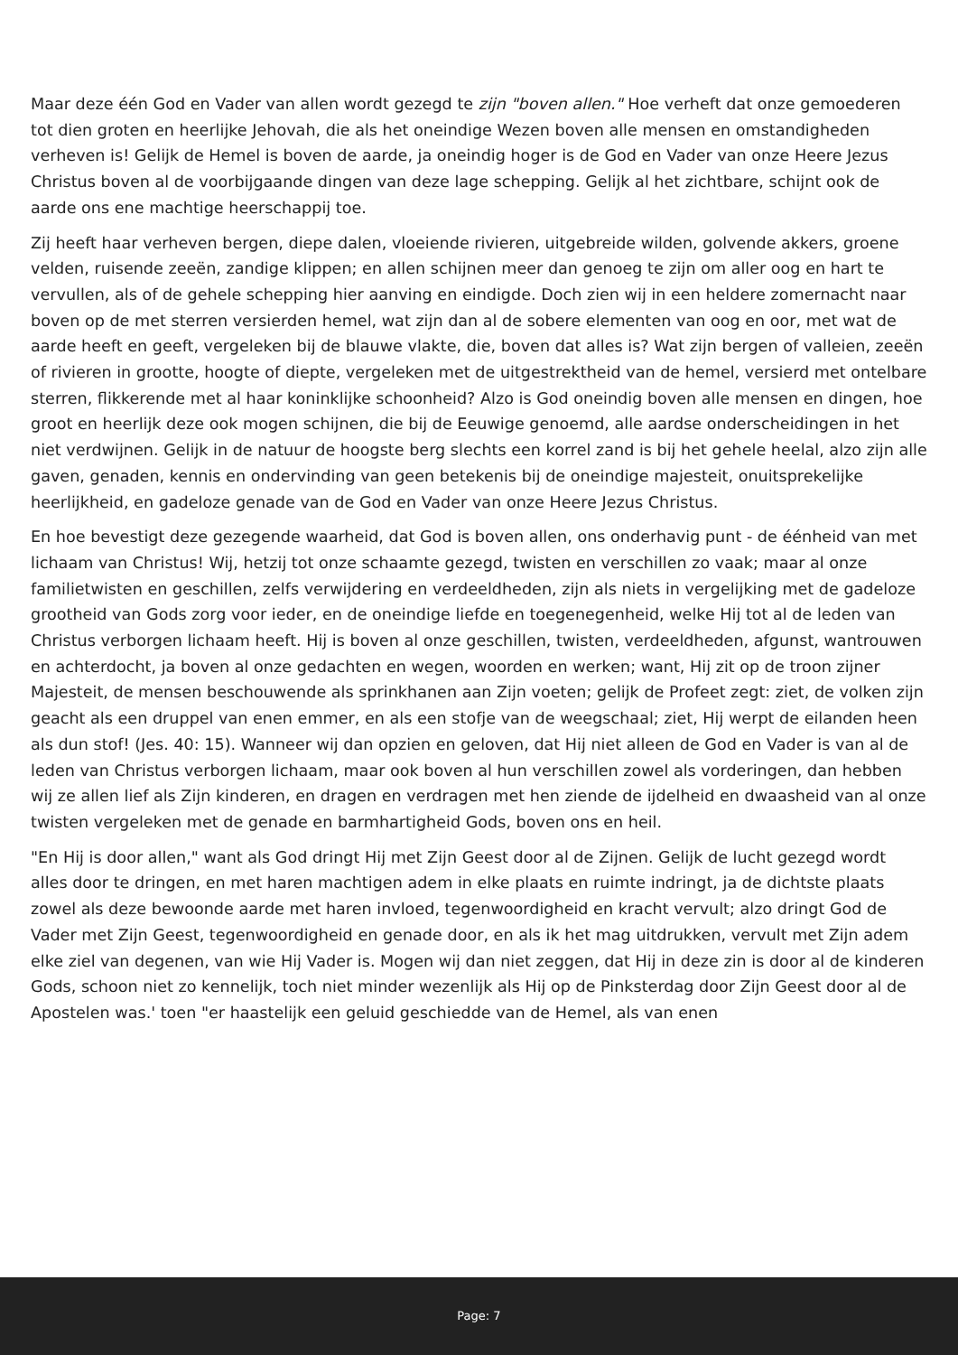Maar deze één God en Vader van allen wordt gezegd te zijn "boven allen." Hoe verheft dat onze gemoederen tot dien groten en heerlijke Jehovah, die als het oneindige Wezen boven alle mensen en omstandigheden verheven is! Gelijk de Hemel is boven de aarde, ja oneindig hoger is de God en Vader van onze Heere Jezus Christus boven al de voorbijgaande dingen van deze lage schepping. Gelijk al het zichtbare, schijnt ook de aarde ons ene machtige heerschappij toe.
Zij heeft haar verheven bergen, diepe dalen, vloeiende rivieren, uitgebreide wilden, golvende akkers, groene velden, ruisende zeeën, zandige klippen; en allen schijnen meer dan genoeg te zijn om aller oog en hart te vervullen, als of de gehele schepping hier aanving en eindigde. Doch zien wij in een heldere zomernacht naar boven op de met sterren versierden hemel, wat zijn dan al de sobere elementen van oog en oor, met wat de aarde heeft en geeft, vergeleken bij de blauwe vlakte, die, boven dat alles is? Wat zijn bergen of valleien, zeeën of rivieren in grootte, hoogte of diepte, vergeleken met de uitgestrektheid van de hemel, versierd met ontelbare sterren, flikkerende met al haar koninklijke schoonheid? Alzo is God oneindig boven alle mensen en dingen, hoe groot en heerlijk deze ook mogen schijnen, die bij de Eeuwige genoemd, alle aardse onderscheidingen in het niet verdwijnen. Gelijk in de natuur de hoogste berg slechts een korrel zand is bij het gehele heelal, alzo zijn alle gaven, genaden, kennis en ondervinding van geen betekenis bij de oneindige majesteit, onuitsprekelijke heerlijkheid, en gadeloze genade van de God en Vader van onze Heere Jezus Christus.
En hoe bevestigt deze gezegende waarheid, dat God is boven allen, ons onderhavig punt - de éénheid van met lichaam van Christus! Wij, hetzij tot onze schaamte gezegd, twisten en verschillen zo vaak; maar al onze familietwisten en geschillen, zelfs verwijdering en verdeeldheden, zijn als niets in vergelijking met de gadeloze grootheid van Gods zorg voor ieder, en de oneindige liefde en toegenegenheid, welke Hij tot al de leden van Christus verborgen lichaam heeft. Hij is boven al onze geschillen, twisten, verdeeldheden, afgunst, wantrouwen en achterdocht, ja boven al onze gedachten en wegen, woorden en werken; want, Hij zit op de troon zijner Majesteit, de mensen beschouwende als sprinkhanen aan Zijn voeten; gelijk de Profeet zegt: ziet, de volken zijn geacht als een druppel van enen emmer, en als een stofje van de weegschaal; ziet, Hij werpt de eilanden heen als dun stof! (Jes. 40: 15). Wanneer wij dan opzien en geloven, dat Hij niet alleen de God en Vader is van al de leden van Christus verborgen lichaam, maar ook boven al hun verschillen zowel als vorderingen, dan hebben wij ze allen lief als Zijn kinderen, en dragen en verdragen met hen ziende de ijdelheid en dwaasheid van al onze twisten vergeleken met de genade en barmhartigheid Gods, boven ons en heil.
"En Hij is door allen," want als God dringt Hij met Zijn Geest door al de Zijnen. Gelijk de lucht gezegd wordt alles door te dringen, en met haren machtigen adem in elke plaats en ruimte indringt, ja de dichtste plaats zowel als deze bewoonde aarde met haren invloed, tegenwoordigheid en kracht vervult; alzo dringt God de Vader met Zijn Geest, tegenwoordigheid en genade door, en als ik het mag uitdrukken, vervult met Zijn adem elke ziel van degenen, van wie Hij Vader is. Mogen wij dan niet zeggen, dat Hij in deze zin is door al de kinderen Gods, schoon niet zo kennelijk, toch niet minder wezenlijk als Hij op de Pinksterdag door Zijn Geest door al de Apostelen was.' toen "er haastelijk een geluid geschiedde van de Hemel, als van enen
Page: 7